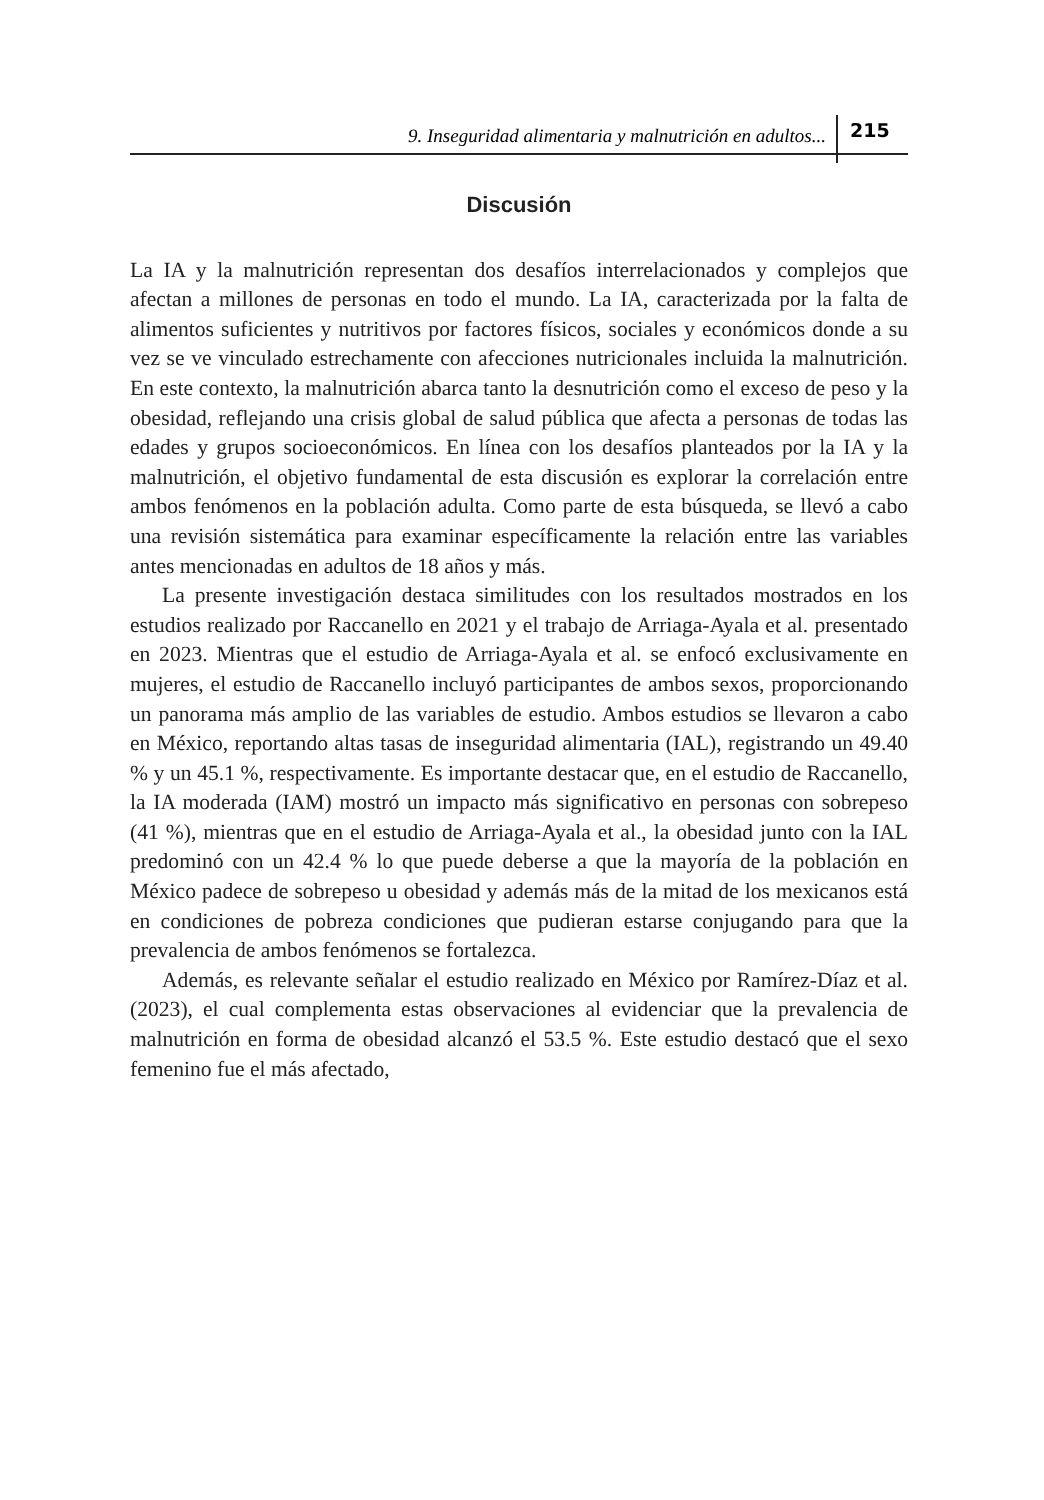9. Inseguridad alimentaria y malnutrición en adultos... 215
Discusión
La IA y la malnutrición representan dos desafíos interrelacionados y complejos que afectan a millones de personas en todo el mundo. La IA, caracterizada por la falta de alimentos suficientes y nutritivos por factores físicos, sociales y económicos donde a su vez se ve vinculado estrechamente con afecciones nutricionales incluida la malnutrición. En este contexto, la malnutrición abarca tanto la desnutrición como el exceso de peso y la obesidad, reflejando una crisis global de salud pública que afecta a personas de todas las edades y grupos socioeconómicos. En línea con los desafíos planteados por la IA y la malnutrición, el objetivo fundamental de esta discusión es explorar la correlación entre ambos fenómenos en la población adulta. Como parte de esta búsqueda, se llevó a cabo una revisión sistemática para examinar específicamente la relación entre las variables antes mencionadas en adultos de 18 años y más.
La presente investigación destaca similitudes con los resultados mostrados en los estudios realizado por Raccanello en 2021 y el trabajo de Arriaga-Ayala et al. presentado en 2023. Mientras que el estudio de Arriaga-Ayala et al. se enfocó exclusivamente en mujeres, el estudio de Raccanello incluyó participantes de ambos sexos, proporcionando un panorama más amplio de las variables de estudio. Ambos estudios se llevaron a cabo en México, reportando altas tasas de inseguridad alimentaria (IAL), registrando un 49.40 % y un 45.1 %, respectivamente. Es importante destacar que, en el estudio de Raccanello, la IA moderada (IAM) mostró un impacto más significativo en personas con sobrepeso (41 %), mientras que en el estudio de Arriaga-Ayala et al., la obesidad junto con la IAL predominó con un 42.4 % lo que puede deberse a que la mayoría de la población en México padece de sobrepeso u obesidad y además más de la mitad de los mexicanos está en condiciones de pobreza condiciones que pudieran estarse conjugando para que la prevalencia de ambos fenómenos se fortalezca.
Además, es relevante señalar el estudio realizado en México por Ramírez-Díaz et al. (2023), el cual complementa estas observaciones al evidenciar que la prevalencia de malnutrición en forma de obesidad alcanzó el 53.5 %. Este estudio destacó que el sexo femenino fue el más afectado,